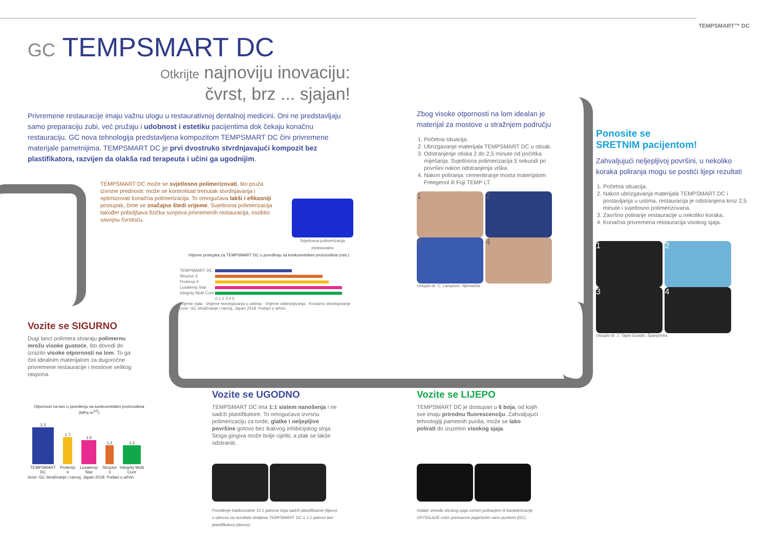TEMPSMART™ DC
GC TEMPSMART DC
Otkrijte najnoviju inovaciju:
čvrst, brz ... sjajan!
Privremene restauracije imaju važnu ulogu u restaurativnoj dentalnoj medicini. Oni ne predstavljaju samo preparaciju zubi, već pružaju i udobnost i estetiku pacijentima dok čekaju konačnu restauraciju. GC nova tehnologija predstavljena kompozitom TEMPSMART DC čini privremene materijale pametnijima. TEMPSMART DC je prvi dvostruko stvrdnjavajući kompozit bez plastifikatora, razvijen da olakša rad terapeuta i učini ga ugodnijim.
TEMPSMART DC može se svjetlosno polimerizovati, što pruža izvrsne prednosti: može se kontrolisati trenutak stvrdnjavanja i optimizovati konačna polimerizacija. To omogućava lakši i efikasniji postupak, čime se značajno štedi vrijeme. Svjetlosna polimerizacija također poboljšava fizička svojstva privremenih restauracija, osobito savojnu čvrstoću.
Svjetlosna polimerizacija ekstraoralno
Vrijeme postupka za TEMPSMART DC u poređenju sa konkurentskim proizvodima (min.)
| TEMPSMART DC | |
| Structur 3 | |
| Protemp 4 | |
| Luxatemp Star | |
| Integrity Multi Cure | |
| | 0 1 2 3 4 5 |
Vrijeme rada · Vrijeme stvrdnjavanja u ustima · Vrijeme odstranjivanja · Konačno stvrdnjavanje
Izvor: GC istraživanje i razvoj, Japan 2018. Podaci u arhivi.
Vozite se SIGURNO
Dugi lanci polimera stvaraju polimernu mrežu visoke gustoće, što dovodi do izrazito visoke otpornosti na lom. To ga čini idealnim materijalom za dugoročne privremene restauracije i mostove velikog raspona.
Otpornost na lom u poređenju sa konkurentskim proizvodima (MPa·m<sup>1/2</sup>)
| 2.3 | 1.7 | 1.5 | 1.2 | 1.2 |
| TEMPSMART DC | Protemp 4 | Luxatemp Star | Structur 3 | Integrity Multi Cure |
Izvor: GC istraživanje i razvoj, Japan 2018. Podaci u arhivi.
Vozite se UGODNO
TEMPSMART DC ima 1:1 sistem nanošenja i ne sadrži plastifikatore. To omogućava izvrsnu polimerizaciju za tvrde, glatke i neljepljive površine gotovo bez ikakvog inhibicijskog sloja. Stoga gingiva može bolje cijeliti, a plak se lakše odstraniti.
Poređenje tradicionalne 10:1 patrone koja sadrži plastifikatore (lijevo) u odnosu na rezultate dobijene TEMPSMART DC u 1:1 patroni bez plastifikatora (desno).
Vozite se LIJEPO
TEMPSMART DC je dostupan u 6 boja, od kojih sve imaju prirodnu fluorescenciju. Zahvaljujući tehnologiji pametnih punila, može se lako polirati do izuzetno visokog sjaja.
Odabir između visokog sjaja ručnim poliranjem ili karakterizacije OPTIGLAZE color premazom pojačanim nano punilom (GC).
Zbog visoke otpornosti na lom idealan je materijal za mostove u stražnjem području
1. Početna situacija.
2. Ubrizgavanje materijala TEMPSMART DC u otisak.
3. Odstranjenje otiska 2 do 2,5 minute od početka miješanja. Svjetlosna polimerizacija 5 sekundi po površini nakon odstranjenja viška.
4. Nakon poliranja: cementiranje mosta materijalom Freegenol ili Fuji TEMP LT.
1 2 3 4
Ustupio dr. C. Lampson, Njemačka
Ponosite se
SRETNIM pacijentom!
Zahvaljujući neljepljivoj površini, u nekoliko koraka poliranja mogu se postići lijepi rezultati
1. Početna situacija.
2. Nakon ubrizgavanja materijala TEMPSMART DC i postavljanja u ustima, restauracija je odstranjena kroz 2,5 minute i svjetlosno polimerizovana.
3. Završno poliranje restauracije u nekoliko koraka.
4. Konačna privremena restauracija visokog sjaja.
1 2 3 4
Ustupio dr. J. Tapia Guadix, Španjolska